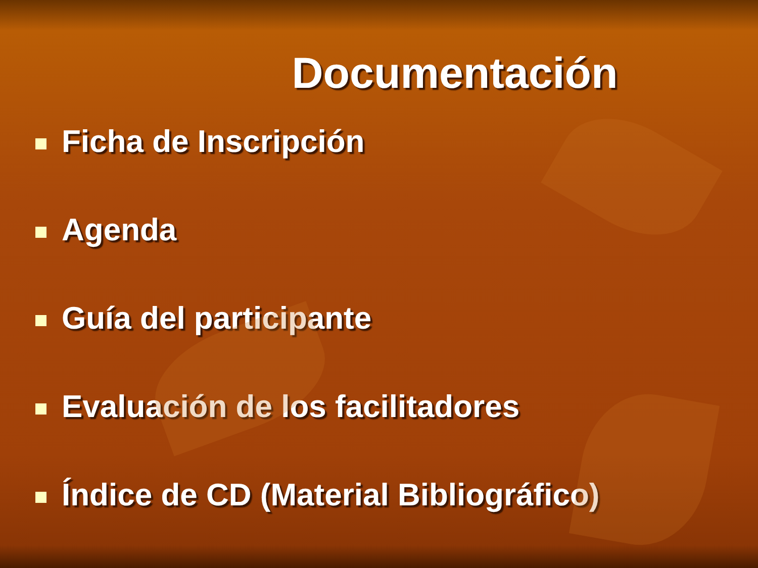Documentación
Ficha de Inscripción
Agenda
Guía del participante
Evaluación de los facilitadores
Índice de CD (Material Bibliográfico)